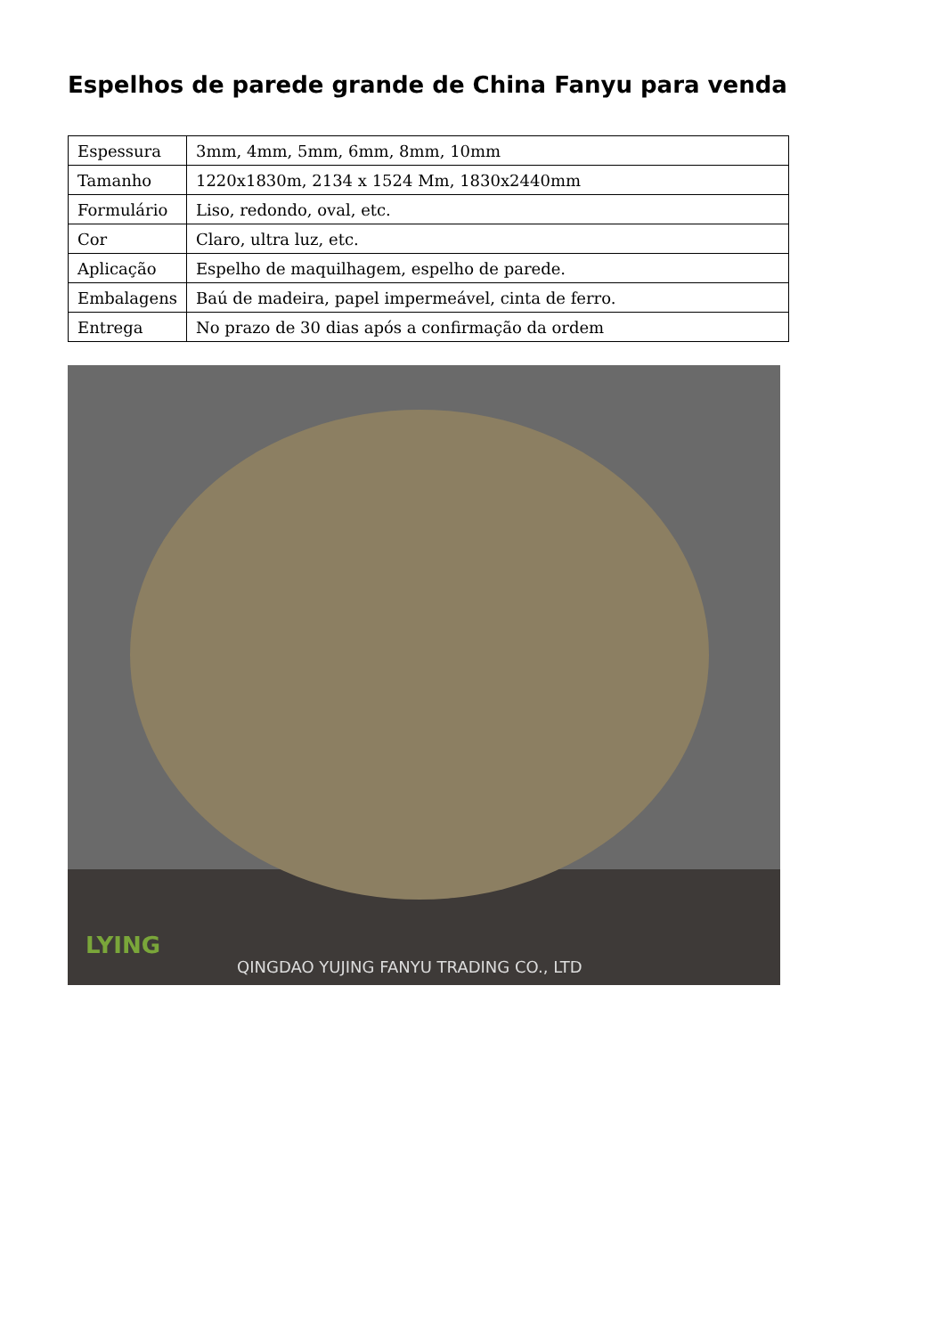Espelhos de parede grande de China Fanyu para venda
| Espessura | 3mm, 4mm, 5mm, 6mm, 8mm, 10mm |
| Tamanho | 1220x1830m, 2134 x 1524 Mm, 1830x2440mm |
| Formulário | Liso, redondo, oval, etc. |
| Cor | Claro, ultra luz, etc. |
| Aplicação | Espelho de maquilhagem, espelho de parede. |
| Embalagens | Baú de madeira, papel impermeável, cinta de ferro. |
| Entrega | No prazo de 30 dias após a confirmação da ordem |
LYING
QINGDAO YUJING FANYU TRADING CO., LTD